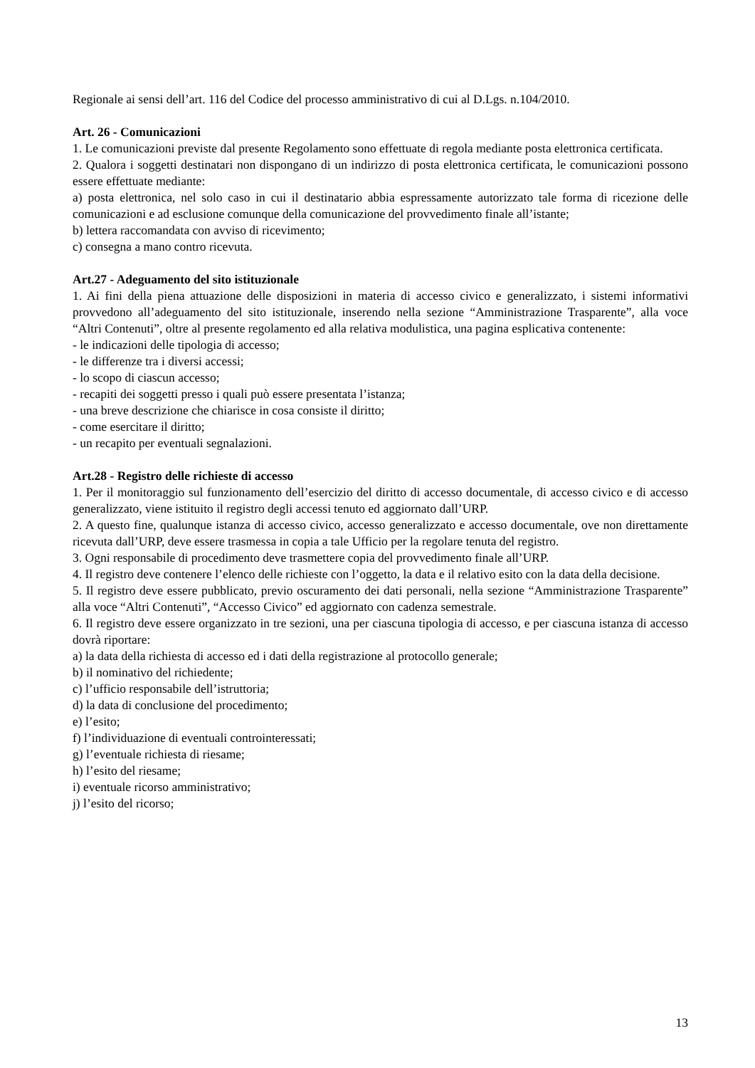Regionale ai sensi dell’art. 116 del Codice del processo amministrativo di cui al D.Lgs. n.104/2010.
Art. 26 - Comunicazioni
1. Le comunicazioni previste dal presente Regolamento sono effettuate di regola mediante posta elettronica certificata.
2. Qualora i soggetti destinatari non dispongano di un indirizzo di posta elettronica certificata, le comunicazioni possono essere effettuate mediante:
a) posta elettronica, nel solo caso in cui il destinatario abbia espressamente autorizzato tale forma di ricezione delle comunicazioni e ad esclusione comunque della comunicazione del provvedimento finale all’istante;
b) lettera raccomandata con avviso di ricevimento;
c) consegna a mano contro ricevuta.
Art.27 - Adeguamento del sito istituzionale
1. Ai fini della piena attuazione delle disposizioni in materia di accesso civico e generalizzato, i sistemi informativi provvedono all’adeguamento del sito istituzionale, inserendo nella sezione “Amministrazione Trasparente”, alla voce “Altri Contenuti”, oltre al presente regolamento ed alla relativa modulistica, una pagina esplicativa contenente:
- le indicazioni delle tipologia di accesso;
- le differenze tra i diversi accessi;
- lo scopo di ciascun accesso;
- recapiti dei soggetti presso i quali può essere presentata l’istanza;
- una breve descrizione che chiarisce in cosa consiste il diritto;
- come esercitare il diritto;
- un recapito per eventuali segnalazioni.
Art.28 - Registro delle richieste di accesso
1. Per il monitoraggio sul funzionamento dell’esercizio del diritto di accesso documentale, di accesso civico e di accesso generalizzato, viene istituito il registro degli accessi tenuto ed aggiornato dall’URP.
2. A questo fine, qualunque istanza di accesso civico, accesso generalizzato e accesso documentale, ove non direttamente ricevuta dall’URP, deve essere trasmessa in copia a tale Ufficio per la regolare tenuta del registro.
3. Ogni responsabile di procedimento deve trasmettere copia del provvedimento finale all’URP.
4. Il registro deve contenere l’elenco delle richieste con l’oggetto, la data e il relativo esito con la data della decisione.
5. Il registro deve essere pubblicato, previo oscuramento dei dati personali, nella sezione “Amministrazione Trasparente” alla voce “Altri Contenuti”, “Accesso Civico” ed aggiornato con cadenza semestrale.
6. Il registro deve essere organizzato in tre sezioni, una per ciascuna tipologia di accesso, e per ciascuna istanza di accesso dovrà riportare:
a) la data della richiesta di accesso ed i dati della registrazione al protocollo generale;
b) il nominativo del richiedente;
c) l’ufficio responsabile dell’istruttoria;
d) la data di conclusione del procedimento;
e) l’esito;
f) l’individuazione di eventuali controinteressati;
g) l’eventuale richiesta di riesame;
h) l’esito del riesame;
i) eventuale ricorso amministrativo;
j) l’esito del ricorso;
13